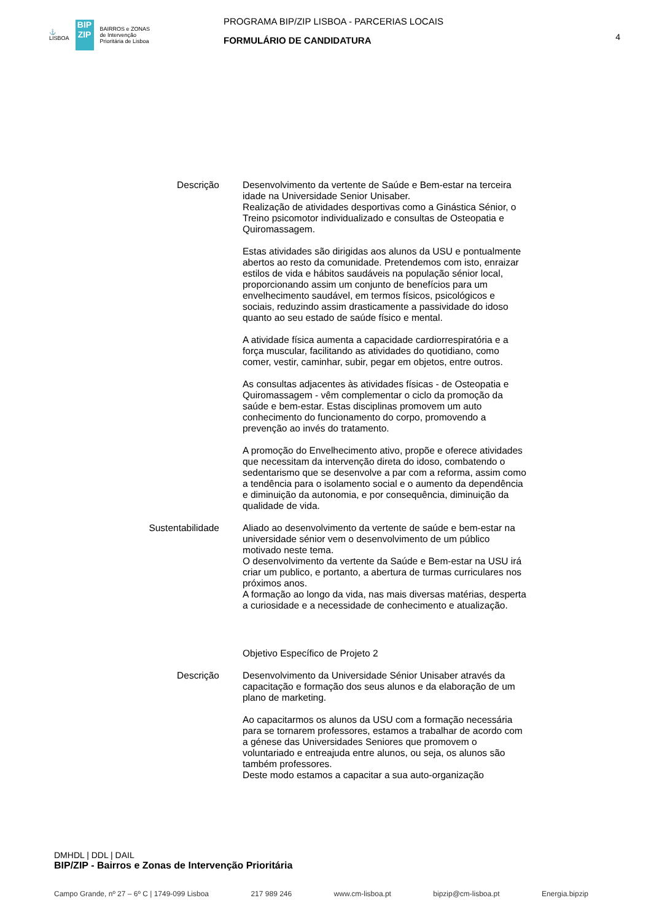⚓
LISBOA
BIP ZIP
BAIRROS e ZONAS
de Intervenção
Prioritária de Lisboa
PROGRAMA BIP/ZIP LISBOA - PARCERIAS LOCAIS
FORMULÁRIO DE CANDIDATURA
4
Descrição Desenvolvimento da vertente de Saúde e Bem-estar na terceira idade na Universidade Senior Unisaber.
Realização de atividades desportivas como a Ginástica Sénior, o Treino psicomotor individualizado e consultas de Osteopatia e Quiromassagem.
Estas atividades são dirigidas aos alunos da USU e pontualmente abertos ao resto da comunidade. Pretendemos com isto, enraizar estilos de vida e hábitos saudáveis na população sénior local, proporcionando assim um conjunto de benefícios para um envelhecimento saudável, em termos físicos, psicológicos e sociais, reduzindo assim drasticamente a passividade do idoso quanto ao seu estado de saúde físico e mental.
A atividade física aumenta a capacidade cardiorrespiratória e a força muscular, facilitando as atividades do quotidiano, como comer, vestir, caminhar, subir, pegar em objetos, entre outros.
As consultas adjacentes às atividades físicas - de Osteopatia e Quiromassagem - vêm complementar o ciclo da promoção da saúde e bem-estar. Estas disciplinas promovem um auto conhecimento do funcionamento do corpo, promovendo a prevenção ao invés do tratamento.
A promoção do Envelhecimento ativo, propõe e oferece atividades que necessitam da intervenção direta do idoso, combatendo o sedentarismo que se desenvolve a par com a reforma, assim como a tendência para o isolamento social e o aumento da dependência e diminuição da autonomia, e por consequência, diminuição da qualidade de vida.
Sustentabilidade
Aliado ao desenvolvimento da vertente de saúde e bem-estar na universidade sénior vem o desenvolvimento de um público motivado neste tema.
O desenvolvimento da vertente da Saúde e Bem-estar na USU irá criar um publico, e portanto, a abertura de turmas curriculares nos próximos anos.
A formação ao longo da vida, nas mais diversas matérias, desperta a curiosidade e a necessidade de conhecimento e atualização.
Objetivo Específico de Projeto 2
Descrição Desenvolvimento da Universidade Sénior Unisaber através da capacitação e formação dos seus alunos e da elaboração de um plano de marketing.
Ao capacitarmos os alunos da USU com a formação necessária para se tornarem professores, estamos a trabalhar de acordo com a génese das Universidades Seniores que promovem o voluntariado e entreajuda entre alunos, ou seja, os alunos são também professores.
Deste modo estamos a capacitar a sua auto-organização
DMHDL | DDL | DAIL
BIP/ZIP - Bairros e Zonas de Intervenção Prioritária
Campo Grande, nº 27 – 6º C | 1749-099 Lisboa 217 989 246 www.cm-lisboa.pt bipzip@cm-lisboa.pt Energia.bipzip